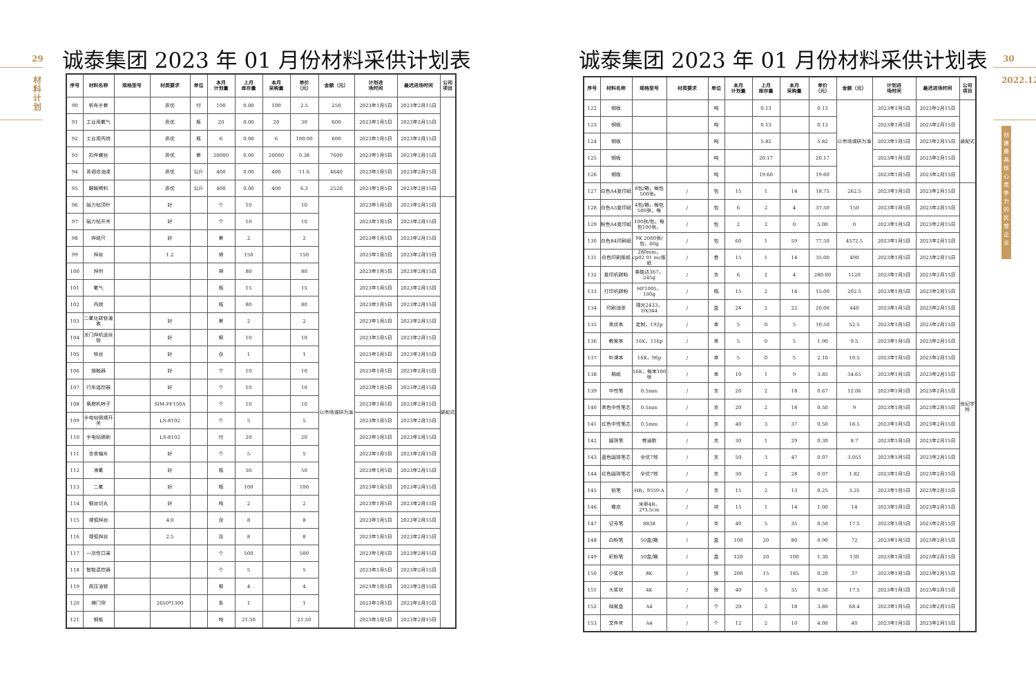29
材料计划
诚泰集团 2023 年 01 月份材料采供计划表
| 序号 | 材料名称 | 规格型号 | 材质要求 | 单位 | 本月 计划量 | 上月 库存量 | 本月 采购量 | 单价 （元） | 金额（元） | 计划进 场时间 | 最迟进场时间 | 公司 项目 |
| --- | --- | --- | --- | --- | --- | --- | --- | --- | --- | --- | --- | --- |
| 90 | 帆布手套 | | 质优 | 付 | 100 | 0.00 | 100 | 2.5 | 250 | 2023年1月5日 | 2023年2月15日 | |
| 91 | 工业用氧气 | | 质优 | 瓶 | 20 | 0.00 | 20 | 30 | 600 | 2023年1月5日 | 2023年2月15日 | |
| 92 | 工业用丙烷 | | 质优 | 瓶 | 6 | 0.00 | 6 | 100.00 | 600 | 2023年1月5日 | 2023年2月15日 | |
| 93 | 扣件螺丝 | | 质优 | 套 | 20000 | 0.00 | 20000 | 0.38 | 7600 | 2023年1月5日 | 2023年2月15日 | |
| 94 | 黄调合油漆 | | 质优 | 公斤 | 400 | 0.00 | 400 | 11.6 | 4640 | 2023年1月5日 | 2023年2月15日 | |
| 95 | 醇酸稀料 | | 质优 | 公斤 | 400 | 0.00 | 400 | 6.3 | 2520 | 2023年1月5日 | 2023年2月15日 | |
| 96 | 磁力钻顶针 | | 好 | | 个 | 10 | | 10 | 以市场调研为准 | 2023年1月5日 | 2023年2月15日 | 装配式 |
| 97 | 磁力钻开关 | | 好 | | 个 | 10 | | 10 | | 2023年1月5日 | 2023年2月15日 | |
| 98 | 焊缝尺 | | 好 | | 套 | 2 | | 2 | | 2023年1月5日 | 2023年2月15日 | |
| 99 | 焊丝 | | 1.2 | | 袋 | 150 | | 150 | | 2023年1月5日 | 2023年2月15日 | |
| 100 | 焊剂 | | | | 袋 | 80 | | 80 | | 2023年1月5日 | 2023年2月15日 | |
| 101 | 氧气 | | | | 瓶 | 15 | | 15 | | 2023年1月5日 | 2023年2月15日 | |
| 102 | 丙烷 | | | | 瓶 | 80 | | 80 | | 2023年1月5日 | 2023年2月15日 | |
| 103 | 二氧化碳管道表 | | 好 | | 套 | 2 | | 2 | | 2023年1月5日 | 2023年2月15日 | |
| 104 | 龙门焊机送丝管 | | 好 | | 根 | 10 | | 10 | | 2023年1月5日 | 2023年2月15日 | |
| 105 | 铁丝 | | 好 | | 盘 | 1 | | 1 | | 2023年1月5日 | 2023年2月15日 | |
| 106 | 接触器 | | 好 | | 个 | 10 | | 10 | | 2023年1月5日 | 2023年2月15日 | |
| 107 | 行车遥控器 | | 好 | | 个 | 10 | | 10 | | 2023年1月5日 | 2023年2月15日 | |
| 108 | 角磨机转子 | | SIM-FF150A | | 个 | 10 | | 10 | | 2023年1月5日 | 2023年2月15日 | |
| 109 | 手电钻倒顺开关 | | LS-8102 | | 个 | 5 | | 5 | | 2023年1月5日 | 2023年2月15日 | |
| 110 | 手电钻碳刷 | | LS-8102 | | 付 | 20 | | 20 | | 2023年1月5日 | 2023年2月15日 | |
| 111 | 合金锯片 | | 好 | | 个 | 5 | | 5 | | 2023年1月5日 | 2023年2月15日 | |
| 112 | 液氧 | | 好 | | 瓶 | 50 | | 50 | | 2023年1月5日 | 2023年2月15日 | |
| 113 | 二氧 | | 好 | | 瓶 | 100 | | 100 | | 2023年1月5日 | 2023年2月15日 | |
| 114 | 钢丝切丸 | | 好 | | 吨 | 2 | | 2 | | 2023年1月5日 | 2023年2月15日 | |
| 115 | 埋弧焊丝 | | 4.0 | | 盘 | 8 | | 8 | | 2023年1月5日 | 2023年2月15日 | |
| 116 | 埋弧焊丝 | | 2.5 | | 盘 | 8 | | 8 | | 2023年1月5日 | 2023年2月15日 | |
| 117 | 一次性口罩 | | | | 个 | 500 | | 500 | | 2023年1月5日 | 2023年2月15日 | |
| 118 | 智能温控器 | | | | 个 | 5 | | 5 | | 2023年1月5日 | 2023年2月15日 | |
| 119 | 高压油管 | | | | 根 | 4 | | 4 | | 2023年1月5日 | 2023年2月15日 | |
| 120 | 棉门帘 | | 2650*1300 | | 条 | 1 | | 1 | | 2023年1月5日 | 2023年2月15日 | |
| 121 | 钢板 | | | | 吨 | 21.50 | | 21.50 | | 2023年1月5日 | 2023年2月15日 | |
诚泰集团 2023 年 01 月份材料采供计划表 30
2022.12
创建最具核心竞争力的民营企业
| 序号 | 材料名称 | 规格型号 | 材质要求 | 单位 | 本月 计划量 | 上月 库存量 | 本月 采购量 | 单价 （元） | 金额（元） | 计划进 场时间 | 最迟进场时间 | 公司 项目 |
| --- | --- | --- | --- | --- | --- | --- | --- | --- | --- | --- | --- | --- |
| 122 | 钢板 | | | 吨 | | 0.13 | | 0.13 | 以市场调研为准 | 2023年1月5日 | 2023年2月15日 | 装配式 |
| 123 | 钢板 | | | 吨 | | 0.13 | | 0.13 | | 2023年1月5日 | 2023年2月15日 | |
| 124 | 钢板 | | | 吨 | | 5.82 | | 5.82 | | 2023年1月5日 | 2023年2月15日 | |
| 125 | 钢板 | | | 吨 | | 20.17 | | 20.17 | | 2023年1月5日 | 2023年2月15日 | |
| 126 | 钢板 | | | 吨 | | 19.60 | | 19.60 | | 2023年1月5日 | 2023年2月15日 | |
| 127 | 白色A4复印纸 | 8包/箱，每包500张。 | / | 包 | 15 | 1 | 14 | 18.75 | 262.5 | 2023年1月5日 | 2023年2月15日 | 世纪学校 |
| 128 | 白色A3复印纸 | 4包/箱，每包500张，每 | / | 包 | 6 | 2 | 4 | 37.50 | 150 | 2023年1月5日 | 2023年2月15日 | |
| 129 | 粉色A4复印纸 | 100张/包，每包100张， | / | 包 | 2 | 2 | 0 | 5.00 | 0 | 2023年1月5日 | 2023年2月15日 | |
| 130 | 白色B4印刷纸 | 9K 2000张/包，60g | / | 包 | 60 | 1 | 59 | 77.50 | 4572.5 | 2023年1月5日 | 2023年2月15日 | |
| 131 | 白色印刷版纸 | 280mm，cp02 01 mc版纸 | / | 卷 | 15 | 1 | 14 | 35.00 | 490 | 2023年1月5日 | 2023年2月15日 | |
| 132 | 复印机碳粉 | 美能达367，245g | / | 支 | 6 | 2 | 4 | 280.00 | 1120 | 2023年1月5日 | 2023年2月15日 | |
| 133 | 打印机碳粉 | HP1005，100g | / | 瓶 | 15 | 2 | 14 | 15.00 | 202.5 | 2023年1月5日 | 2023年2月15日 | |
| 134 | 印刷油墨 | 理光2433，DX344 | / | 盒 | 24 | 2 | 22 | 20.00 | 440 | 2023年1月5日 | 2023年2月15日 | |
| 135 | 黑皮本 | 定制，192p | / | 本 | 5 | 0 | 5 | 10.50 | 52.5 | 2023年1月5日 | 2023年2月15日 | |
| 136 | 教案本 | 16K，116p | / | 本 | 5 | 0 | 5 | 1.90 | 9.5 | 2023年1月5日 | 2023年2月15日 | |
| 137 | 听课本 | 16K，96p | / | 本 | 5 | 0 | 5 | 2.10 | 10.5 | 2023年1月5日 | 2023年2月15日 | |
| 138 | 稿纸 | 16K，每本100张 | / | 本 | 10 | 1 | 9 | 3.85 | 34.65 | 2023年1月5日 | 2023年2月15日 | |
| 139 | 中性笔 | 0.5mm | / | 支 | 20 | 2 | 18 | 0.67 | 12.06 | 2023年1月5日 | 2023年2月15日 | |
| 140 | 黑色中性笔芯 | 0.5mm | / | 支 | 20 | 2 | 18 | 0.50 | 9 | 2023年1月5日 | 2023年2月15日 | |
| 141 | 红色中性笔芯 | 0.5mm | / | 支 | 40 | 3 | 37 | 0.50 | 18.5 | 2023年1月5日 | 2023年2月15日 | |
| 142 | 圆珠笔 | 普通款 | / | 支 | 30 | 1 | 29 | 0.30 | 8.7 | 2023年1月5日 | 2023年2月15日 | |
| 143 | 蓝色圆珠笔芯 | 全优7效 | / | 支 | 50 | 3 | 47 | 0.07 | 3.055 | 2023年1月5日 | 2023年2月15日 | |
| 144 | 红色圆珠笔芯 | 全优7效 | / | 支 | 30 | 2 | 28 | 0.07 | 1.82 | 2023年1月5日 | 2023年2月15日 | |
| 145 | 铅笔 | HB，9559-A | / | 支 | 15 | 2 | 13 | 0.25 | 3.25 | 2023年1月5日 | 2023年2月15日 | |
| 146 | 橡皮 | 米菲4B，2*3.5cm | / | 块 | 15 | 1 | 14 | 1.00 | 14 | 2023年1月5日 | 2023年2月15日 | |
| 147 | 记号笔 | 8838 | / | 支 | 40 | 5 | 35 | 0.50 | 17.5 | 2023年1月5日 | 2023年2月15日 | |
| 148 | 白粉笔 | 50盒/箱 | / | 盒 | 100 | 20 | 80 | 0.90 | 72 | 2023年1月5日 | 2023年2月15日 | |
| 149 | 彩粉笔 | 50盒/箱 | / | 盒 | 120 | 20 | 100 | 1.30 | 130 | 2023年1月5日 | 2023年2月15日 | |
| 150 | 小奖状 | 8K | / | 张 | 200 | 15 | 185 | 0.20 | 37 | 2023年1月5日 | 2023年2月15日 | |
| 151 | 大奖状 | 4K | / | 张 | 40 | 5 | 35 | 0.50 | 17.5 | 2023年1月5日 | 2023年2月15日 | |
| 152 | 档案盒 | A4 | / | 个 | 20 | 2 | 18 | 3.80 | 68.4 | 2023年1月5日 | 2023年2月15日 | |
| 153 | 文件夹 | A4 | / | 个 | 12 | 2 | 10 | 4.00 | 40 | 2023年1月5日 | 2023年2月15日 | |